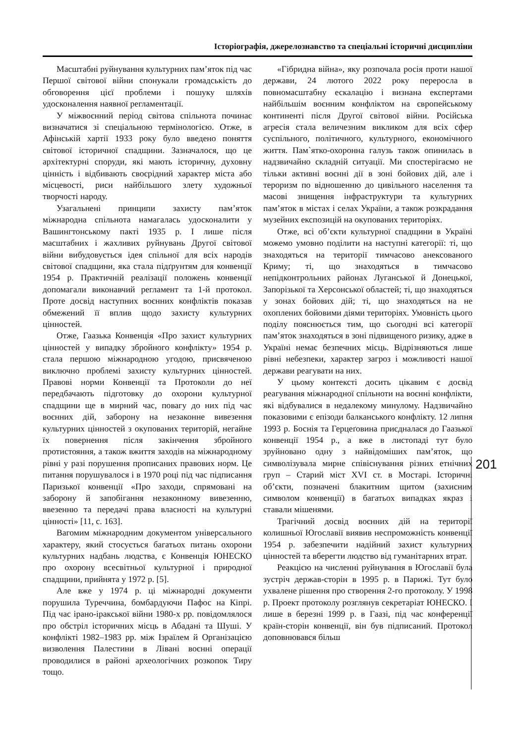Історіографія, джерелознавство та спеціальні історичні дисципліни
Масштабні руйнування культурних пам’яток під час Першої світової війни спонукали громадськість до обговорення цієї проблеми і пошуку шляхів удосконалення наявної регламентації.
У міжвоєнний період світова спільнота починає визначатися зі спеціальною термінологією. Отже, в Афінській хартії 1933 року було введено поняття світової історичної спадщини. Зазначалося, що це архітектурні споруди, які мають історичну, духовну цінність і відбивають своєрідний характер міста або місцевості, риси найбільшого злету художньої творчості народу.
Узагальнені принципи захисту пам’яток міжнародна спільнота намагалась удосконалити у Вашингтонському пакті 1935 р. І лише після масштабних і жахливих руйнувань Другої світової війни вибудовується ідея спільної для всіх народів світової спадщини, яка стала підґрунтям для конвенції 1954 р. Практичній реалізації положень конвенції допомагали виконавчий регламент та 1-й протокол. Проте досвід наступних воєнних конфліктів показав обмежений її вплив щодо захисту культурних цінностей.
Отже, Гаазька Конвенція «Про захист культурних цінностей у випадку збройного конфлікту» 1954 р. стала першою міжнародною угодою, присвяченою виключно проблемі захисту культурних цінностей. Правові норми Конвенції та Протоколи до неї передбачають підготовку до охорони культурної спадщини ще в мирний час, повагу до них під час воєнних дій, заборону на незаконне вивезення культурних цінностей з окупованих територій, негайне їх повернення після закінчення збройного протистояння, а також вжиття заходів на міжнародному рівні у разі порушення прописаних правових норм. Це питання порушувалося і в 1970 році під час підписання Паризької конвенції «Про заходи, спрямовані на заборону й запобігання незаконному вивезенню, ввезенню та передачі права власності на культурні цінності» [11, с. 163].
Вагомим міжнародним документом універсального характеру, який стосується багатьох питань охорони культурних надбань людства, є Конвенція ЮНЕСКО про охорону всесвітньої культурної і природної спадщини, прийнята у 1972 р. [5].
Але вже у 1974 р. ці міжнародні документи порушила Туреччина, бомбардуючи Пафос на Кіпрі. Під час ірано-іракської війни 1980-х рр. повідомлялося про обстріл історичних місць в Абадані та Шуші. У конфлікті 1982–1983 рр. між Ізраїлем й Організацією визволення Палестини в Лівані воєнні операції проводилися в районі археологічних розкопок Тиру тощо.
«Гібридна війна», яку розпочала росія проти нашої держави, 24 лютого 2022 року переросла в повномасштабну ескалацію і визнана експертами найбільшім воєнним конфліктом на європейському континенті після Другої світової війни. Російська агресія стала величезним викликом для всіх сфер суспільного, політичного, культурного, економічного життя. Пам`ятко-охоронна галузь також опинилась в надзвичайно складній ситуації. Ми спостерігаємо не тільки активні воєнні дії в зоні бойових дій, але і тероризм по відношенню до цивільного населення та масові знищення інфраструктури та культурних пам’яток в містах і селах України, а також розкрадання музейних експозицій на окупованих територіях.
Отже, всі об’єкти культурної спадщини в Україні можемо умовно поділити на наступні категорії: ті, що знаходяться на території тимчасово анексованого Криму; ті, що знаходяться в тимчасово непідконтрольних районах Луганської й Донецької, Запорізької та Херсонської областей; ті, що знаходяться у зонах бойових дій; ті, що знаходяться на не охоплених бойовими діями територіях. Умовність цього поділу пояснюється тим, що сьогодні всі категорії пам’яток знаходяться в зоні підвищеного ризику, адже в Україні немає безпечних місць. Відрізняються лише рівні небезпеки, характер загроз і можливості нашої держави реагувати на них.
У цьому контексті досить цікавим є досвід реагування міжнародної спільноти на воєнні конфлікти, які відбувалися в недалекому минулому. Надзвичайно показовими є епізоди балканського конфлікту. 12 липня 1993 р. Боснія та Герцеґовина приєдналася до Гаазької конвенції 1954 р., а вже в листопаді тут було зруйновано одну з найвідоміших пам’яток, що символізувала мирне співіснування різних етнічних груп – Старий міст XVI ст. в Мостарі. Історичні об’єкти, позначені блакитним щитом (захисним символом конвенції) в багатьох випадках якраз і ставали мішенями.
Трагічний досвід воєнних дій на території колишньої Югославії виявив неспроможність конвенції 1954 р. забезпечити надійний захист культурних цінностей та вберегти людство від гуманітарних втрат.
Реакцією на численні руйнування в Югославії була зустріч держав-сторін в 1995 р. в Парижі. Тут було ухвалене рішення про створення 2-го протоколу. У 1998 р. Проект протоколу розглянув секретаріат ЮНЕСКО. І лише в березні 1999 р. в Гаазі, під час конференції країн-сторін конвенції, він був підписаний. Протокол доповнювався більш
201